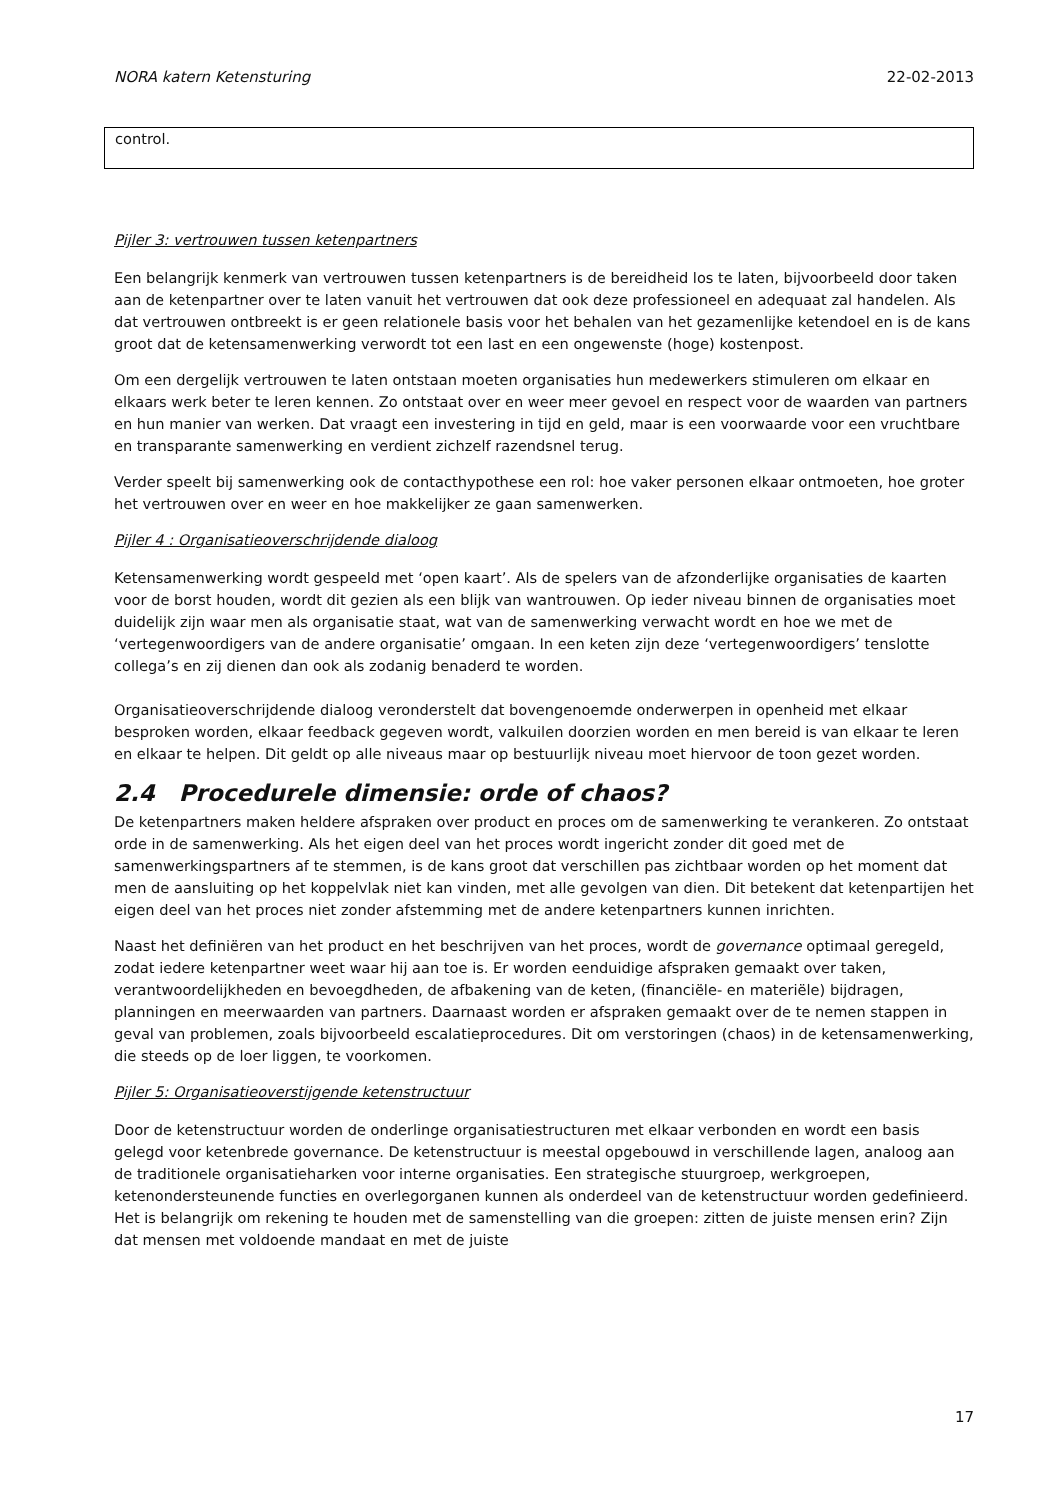NORA katern Ketensturing 22-02-2013
control.
Pijler 3: vertrouwen tussen ketenpartners
Een belangrijk kenmerk van vertrouwen tussen ketenpartners is de bereidheid los te laten, bijvoorbeeld door taken aan de ketenpartner over te laten vanuit het vertrouwen dat ook deze professioneel en adequaat zal handelen. Als dat vertrouwen ontbreekt is er geen relationele basis voor het behalen van het gezamenlijke ketendoel en is de kans groot dat de ketensamenwerking verwordt tot een last en een ongewenste (hoge) kostenpost.
Om een dergelijk vertrouwen te laten ontstaan moeten organisaties hun medewerkers stimuleren om elkaar en elkaars werk beter te leren kennen. Zo ontstaat over en weer meer gevoel en respect voor de waarden van partners en hun manier van werken. Dat vraagt een investering in tijd en geld, maar is een voorwaarde voor een vruchtbare en transparante samenwerking en verdient zichzelf razendsnel terug.
Verder speelt bij samenwerking ook de contacthypothese een rol: hoe vaker personen elkaar ontmoeten, hoe groter het vertrouwen over en weer en hoe makkelijker ze gaan samenwerken.
Pijler 4 : Organisatieoverschrijdende dialoog
Ketensamenwerking wordt gespeeld met ‘open kaart’. Als de spelers van de afzonderlijke organisaties de kaarten voor de borst houden, wordt dit gezien als een blijk van wantrouwen. Op ieder niveau binnen de organisaties moet duidelijk zijn waar men als organisatie staat, wat van de samenwerking verwacht wordt en hoe we met de ‘vertegenwoordigers van de andere organisatie’ omgaan. In een keten zijn deze ‘vertegenwoordigers’ tenslotte collega’s en zij dienen dan ook als zodanig benaderd te worden.
Organisatieoverschrijdende dialoog veronderstelt dat bovengenoemde onderwerpen in openheid met elkaar besproken worden, elkaar feedback gegeven wordt, valkuilen doorzien worden en men bereid is van elkaar te leren en elkaar te helpen. Dit geldt op alle niveaus maar op bestuurlijk niveau moet hiervoor de toon gezet worden.
2.4 Procedurele dimensie: orde of chaos?
De ketenpartners maken heldere afspraken over product en proces om de samenwerking te verankeren. Zo ontstaat orde in de samenwerking. Als het eigen deel van het proces wordt ingericht zonder dit goed met de samenwerkingspartners af te stemmen, is de kans groot dat verschillen pas zichtbaar worden op het moment dat men de aansluiting op het koppelvlak niet kan vinden, met alle gevolgen van dien. Dit betekent dat ketenpartijen het eigen deel van het proces niet zonder afstemming met de andere ketenpartners kunnen inrichten.
Naast het definiëren van het product en het beschrijven van het proces, wordt de governance optimaal geregeld, zodat iedere ketenpartner weet waar hij aan toe is. Er worden eenduidige afspraken gemaakt over taken, verantwoordelijkheden en bevoegdheden, de afbakening van de keten, (financiële- en materiële) bijdragen, planningen en meerwaarden van partners. Daarnaast worden er afspraken gemaakt over de te nemen stappen in geval van problemen, zoals bijvoorbeeld escalatieprocedures. Dit om verstoringen (chaos) in de ketensamenwerking, die steeds op de loer liggen, te voorkomen.
Pijler 5: Organisatieoverstijgende ketenstructuur
Door de ketenstructuur worden de onderlinge organisatiestructuren met elkaar verbonden en wordt een basis gelegd voor ketenbrede governance. De ketenstructuur is meestal opgebouwd in verschillende lagen, analoog aan de traditionele organisatieharken voor interne organisaties. Een strategische stuurgroep, werkgroepen, ketenondersteunende functies en overlegorganen kunnen als onderdeel van de ketenstructuur worden gedefinieerd. Het is belangrijk om rekening te houden met de samenstelling van die groepen: zitten de juiste mensen erin? Zijn dat mensen met voldoende mandaat en met de juiste
17